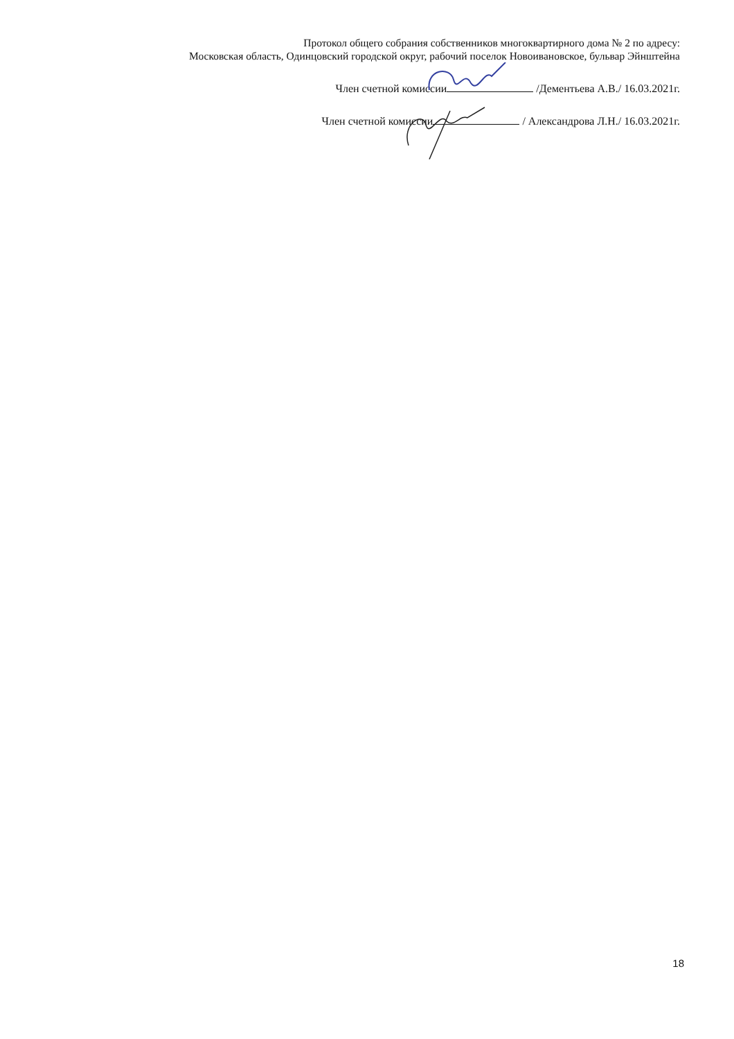Протокол общего собрания собственников многоквартирного дома № 2 по адресу:
Московская область, Одинцовский городской округ, рабочий поселок Новоивановское, бульвар Эйнштейна
Член счетной комиссии /Дементьева А.В./ 16.03.2021г.
Член счетной комиссии / Александрова Л.Н./ 16.03.2021г.
18